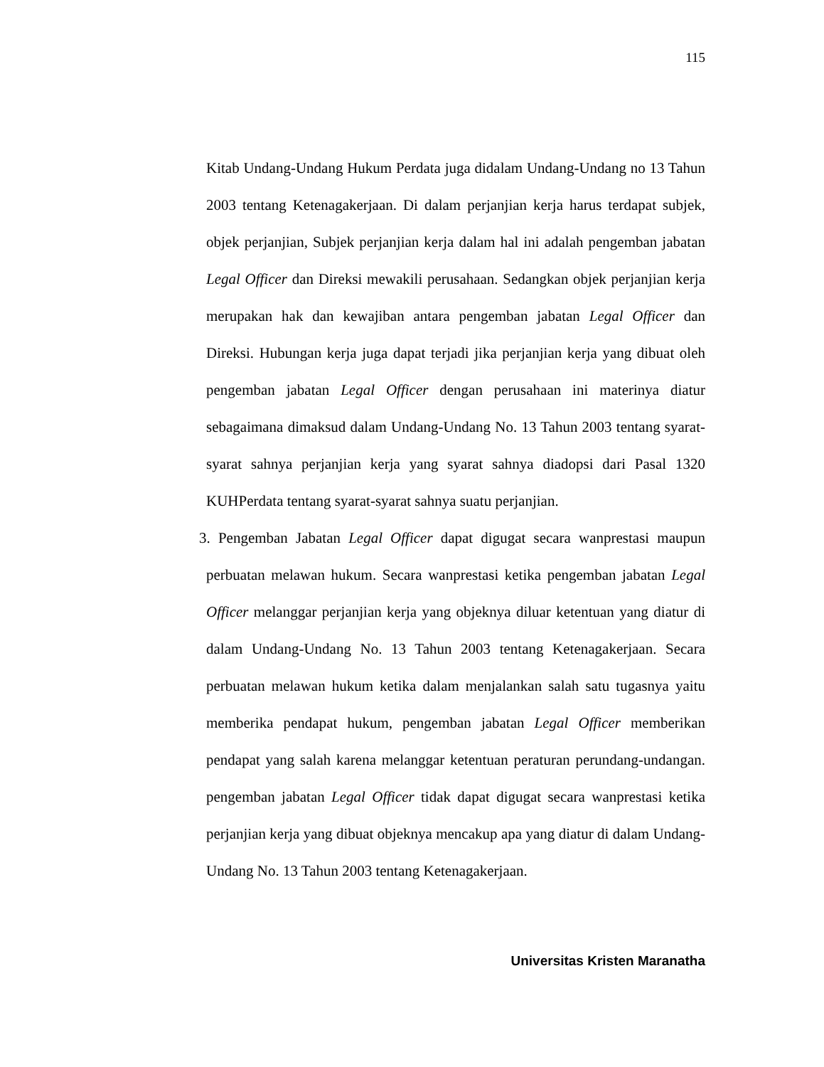115
Kitab Undang-Undang Hukum Perdata juga didalam Undang-Undang no 13 Tahun 2003 tentang Ketenagakerjaan. Di dalam perjanjian kerja harus terdapat subjek, objek perjanjian, Subjek perjanjian kerja dalam hal ini adalah pengemban jabatan Legal Officer dan Direksi mewakili perusahaan. Sedangkan objek perjanjian kerja merupakan hak dan kewajiban antara pengemban jabatan Legal Officer dan Direksi. Hubungan kerja juga dapat terjadi jika perjanjian kerja yang dibuat oleh pengemban jabatan Legal Officer dengan perusahaan ini materinya diatur sebagaimana dimaksud dalam Undang-Undang No. 13 Tahun 2003 tentang syarat-syarat sahnya perjanjian kerja yang syarat sahnya diadopsi dari Pasal 1320 KUHPerdata tentang syarat-syarat sahnya suatu perjanjian.
3. Pengemban Jabatan Legal Officer dapat digugat secara wanprestasi maupun perbuatan melawan hukum. Secara wanprestasi ketika pengemban jabatan Legal Officer melanggar perjanjian kerja yang objeknya diluar ketentuan yang diatur di dalam Undang-Undang No. 13 Tahun 2003 tentang Ketenagakerjaan. Secara perbuatan melawan hukum ketika dalam menjalankan salah satu tugasnya yaitu memberika pendapat hukum, pengemban jabatan Legal Officer memberikan pendapat yang salah karena melanggar ketentuan peraturan perundang-undangan. pengemban jabatan Legal Officer tidak dapat digugat secara wanprestasi ketika perjanjian kerja yang dibuat objeknya mencakup apa yang diatur di dalam Undang-Undang No. 13 Tahun 2003 tentang Ketenagakerjaan.
Universitas Kristen Maranatha